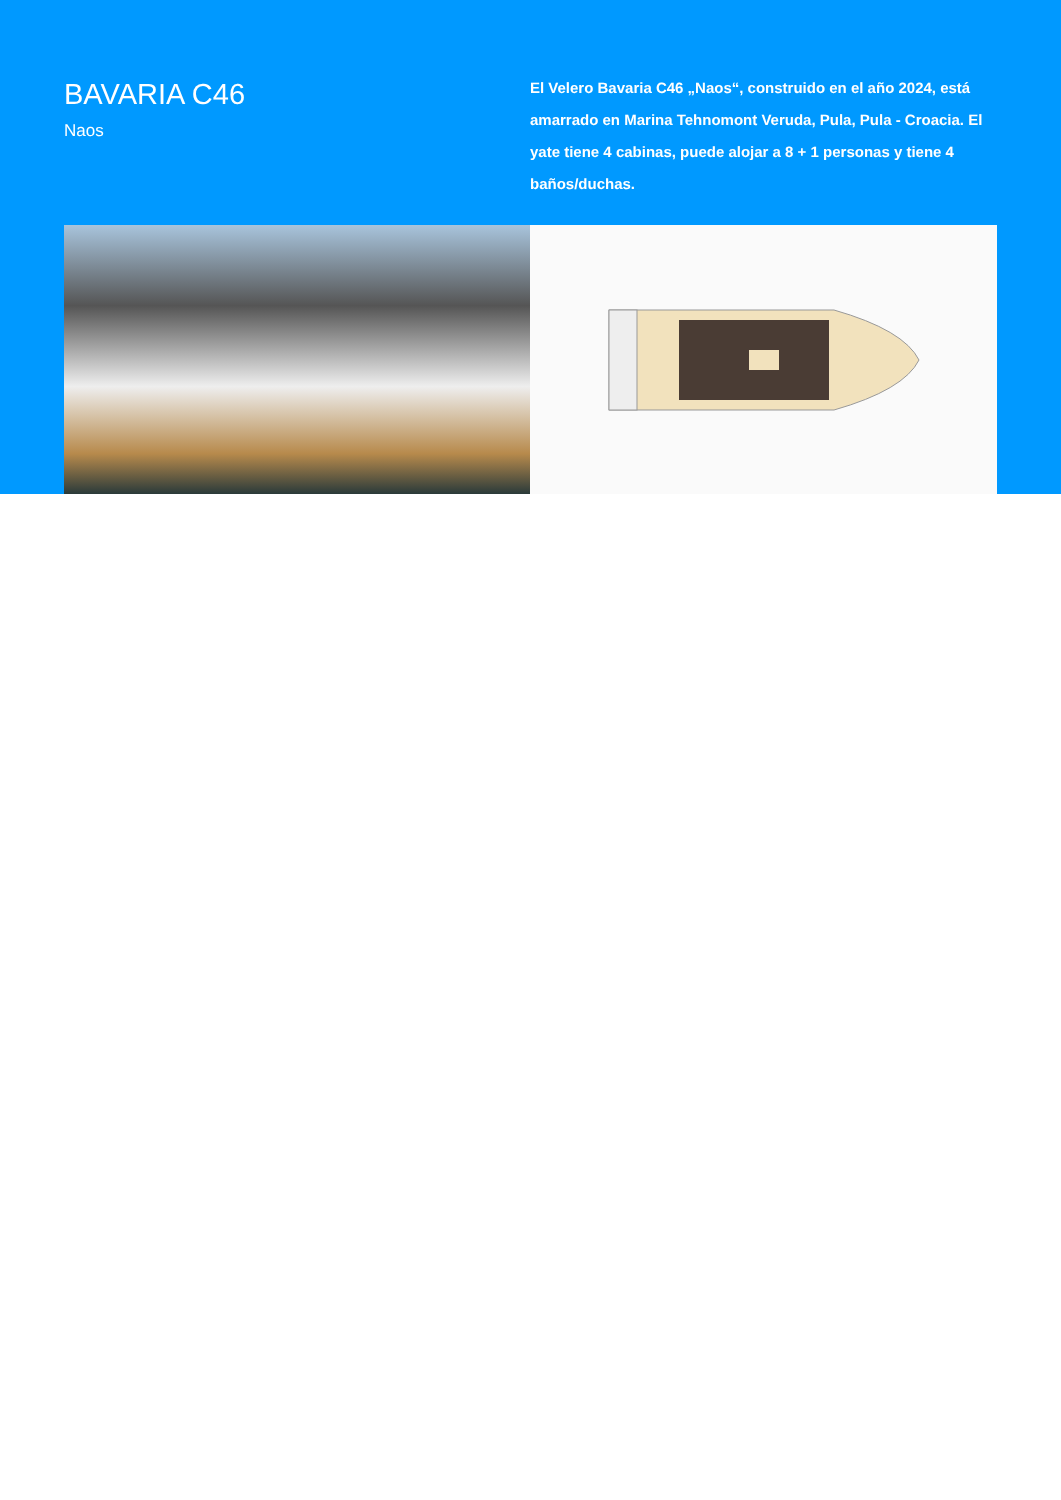BAVARIA C46
Naos
El Velero Bavaria C46 „Naos“, construido en el año 2024, está amarrado en Marina Tehnomont Veruda, Pula, Pula - Croacia. El yate tiene 4 cabinas, puede alojar a 8 + 1 personas y tiene 4 baños/duchas.